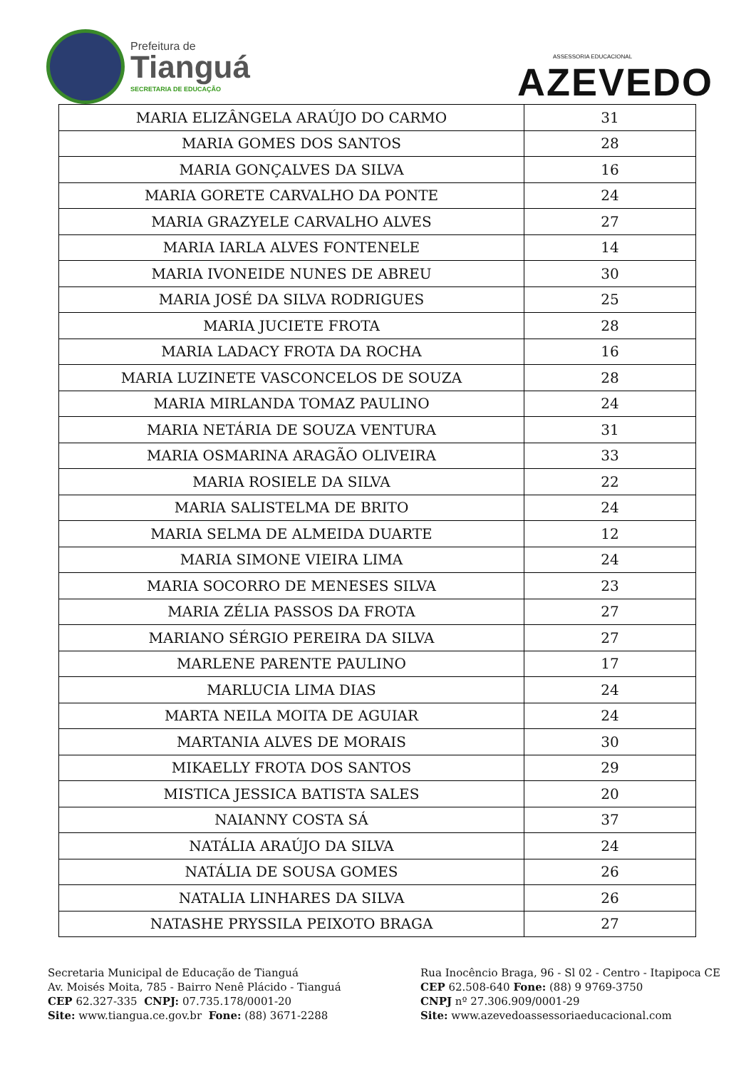Prefeitura de
Tianguá
SECRETARIA DE EDUCAÇÃO
ASSESSORIA EDUCACIONAL
AZEVEDO
| MARIA ELIZÂNGELA ARAÚJO DO CARMO | 31 |
| MARIA GOMES DOS SANTOS | 28 |
| MARIA GONÇALVES DA SILVA | 16 |
| MARIA GORETE CARVALHO DA PONTE | 24 |
| MARIA GRAZYELE CARVALHO ALVES | 27 |
| MARIA IARLA ALVES FONTENELE | 14 |
| MARIA IVONEIDE NUNES DE ABREU | 30 |
| MARIA JOSÉ DA SILVA RODRIGUES | 25 |
| MARIA JUCIETE FROTA | 28 |
| MARIA LADACY FROTA DA ROCHA | 16 |
| MARIA LUZINETE VASCONCELOS DE SOUZA | 28 |
| MARIA MIRLANDA TOMAZ PAULINO | 24 |
| MARIA NETÁRIA DE SOUZA VENTURA | 31 |
| MARIA OSMARINA ARAGÃO OLIVEIRA | 33 |
| MARIA ROSIELE DA SILVA | 22 |
| MARIA SALISTELMA DE BRITO | 24 |
| MARIA SELMA DE ALMEIDA DUARTE | 12 |
| MARIA SIMONE VIEIRA LIMA | 24 |
| MARIA SOCORRO DE MENESES SILVA | 23 |
| MARIA ZÉLIA PASSOS DA FROTA | 27 |
| MARIANO SÉRGIO PEREIRA DA SILVA | 27 |
| MARLENE PARENTE PAULINO | 17 |
| MARLUCIA LIMA DIAS | 24 |
| MARTA NEILA MOITA DE AGUIAR | 24 |
| MARTANIA ALVES DE MORAIS | 30 |
| MIKAELLY FROTA DOS SANTOS | 29 |
| MISTICA JESSICA BATISTA SALES | 20 |
| NAIANNY COSTA SÁ | 37 |
| NATÁLIA ARAÚJO DA SILVA | 24 |
| NATÁLIA DE SOUSA GOMES | 26 |
| NATALIA LINHARES DA SILVA | 26 |
| NATASHE PRYSSILA PEIXOTO BRAGA | 27 |
Secretaria Municipal de Educação de Tianguá
Av. Moisés Moita, 785 - Bairro Nenê Plácido - Tianguá
CEP 62.327-335 CNPJ: 07.735.178/0001-20
Site: www.tiangua.ce.gov.br Fone: (88) 3671-2288
Rua Inocêncio Braga, 96 - Sl 02 - Centro - Itapipoca CE
CEP 62.508-640 Fone: (88) 9 9769-3750
CNPJ nº 27.306.909/0001-29
Site: www.azevedoassessoriaeducacional.com